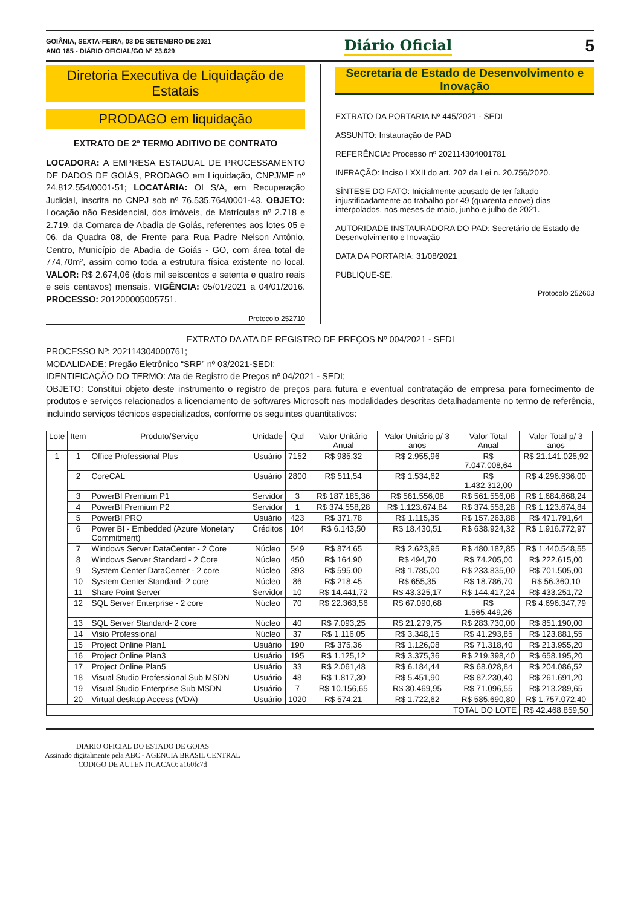GOIÂNIA, SEXTA-FEIRA, 03 DE SETEMBRO DE 2021
ANO 185 - DIÁRIO OFICIAL/GO N° 23.629
Diário Oficial
5
Diretoria Executiva de Liquidação de Estatais
PRODAGO em liquidação
EXTRATO DE 2º TERMO ADITIVO DE CONTRATO
LOCADORA: A EMPRESA ESTADUAL DE PROCESSAMENTO DE DADOS DE GOIÁS, PRODAGO em Liquidação, CNPJ/MF nº 24.812.554/0001-51; LOCATÁRIA: OI S/A, em Recuperação Judicial, inscrita no CNPJ sob nº 76.535.764/0001-43. OBJETO: Locação não Residencial, dos imóveis, de Matrículas nº 2.718 e 2.719, da Comarca de Abadia de Goiás, referentes aos lotes 05 e 06, da Quadra 08, de Frente para Rua Padre Nelson Antônio, Centro, Município de Abadia de Goiás - GO, com área total de 774,70m², assim como toda a estrutura física existente no local. VALOR: R$ 2.674,06 (dois mil seiscentos e setenta e quatro reais e seis centavos) mensais. VIGÊNCIA: 05/01/2021 a 04/01/2016. PROCESSO: 201200005005751.
Protocolo 252710
Secretaria de Estado de Desenvolvimento e Inovação
EXTRATO DA PORTARIA Nº 445/2021 - SEDI
ASSUNTO: Instauração de PAD
REFERÊNCIA: Processo nº 202114304001781
INFRAÇÃO: Inciso LXXII do art. 202 da Lei n. 20.756/2020.
SÍNTESE DO FATO: Inicialmente acusado de ter faltado injustificadamente ao trabalho por 49 (quarenta enove) dias interpolados, nos meses de maio, junho e julho de 2021.
AUTORIDADE INSTAURADORA DO PAD: Secretário de Estado de Desenvolvimento e Inovação
DATA DA PORTARIA: 31/08/2021
PUBLIQUE-SE.
Protocolo 252603
EXTRATO DA ATA DE REGISTRO DE PREÇOS Nº 004/2021 - SEDI
PROCESSO Nº: 202114304000761;
MODALIDADE: Pregão Eletrônico “SRP” nº 03/2021-SEDI;
IDENTIFICAÇÃO DO TERMO: Ata de Registro de Preços nº 04/2021 - SEDI;
OBJETO: Constitui objeto deste instrumento o registro de preços para futura e eventual contratação de empresa para fornecimento de produtos e serviços relacionados a licenciamento de softwares Microsoft nas modalidades descritas detalhadamente no termo de referência, incluindo serviços técnicos especializados, conforme os seguintes quantitativos:
| Lote | Item | Produto/Serviço | Unidade | Qtd | Valor Unitário Anual | Valor Unitário p/ 3 anos | Valor Total Anual | Valor Total p/ 3 anos |
| --- | --- | --- | --- | --- | --- | --- | --- | --- |
| 1 | 1 | Office Professional Plus | Usuário | 7152 | R$ 985,32 | R$ 2.955,96 | R$ 7.047.008,64 | R$ 21.141.025,92 |
| | 2 | CoreCAL | Usuário | 2800 | R$ 511,54 | R$ 1.534,62 | R$ 1.432.312,00 | R$ 4.296.936,00 |
| | 3 | PowerBI Premium P1 | Servidor | 3 | R$ 187.185,36 | R$ 561.556,08 | R$ 561.556,08 | R$ 1.684.668,24 |
| | 4 | PowerBI Premium P2 | Servidor | 1 | R$ 374.558,28 | R$ 1.123.674,84 | R$ 374.558,28 | R$ 1.123.674,84 |
| | 5 | PowerBI PRO | Usuário | 423 | R$ 371,78 | R$ 1.115,35 | R$ 157.263,88 | R$ 471.791,64 |
| | 6 | Power BI - Embedded (Azure Monetary Commitment) | Créditos | 104 | R$ 6.143,50 | R$ 18.430,51 | R$ 638.924,32 | R$ 1.916.772,97 |
| | 7 | Windows Server DataCenter - 2 Core | Núcleo | 549 | R$ 874,65 | R$ 2.623,95 | R$ 480.182,85 | R$ 1.440.548,55 |
| | 8 | Windows Server Standard - 2 Core | Núcleo | 450 | R$ 164,90 | R$ 494,70 | R$ 74.205,00 | R$ 222.615,00 |
| | 9 | System Center DataCenter - 2 core | Núcleo | 393 | R$ 595,00 | R$ 1.785,00 | R$ 233.835,00 | R$ 701.505,00 |
| | 10 | System Center Standard- 2 core | Núcleo | 86 | R$ 218,45 | R$ 655,35 | R$ 18.786,70 | R$ 56.360,10 |
| | 11 | Share Point Server | Servidor | 10 | R$ 14.441,72 | R$ 43.325,17 | R$ 144.417,24 | R$ 433.251,72 |
| | 12 | SQL Server Enterprise - 2 core | Núcleo | 70 | R$ 22.363,56 | R$ 67.090,68 | R$ 1.565.449,26 | R$ 4.696.347,79 |
| | 13 | SQL Server Standard- 2 core | Núcleo | 40 | R$ 7.093,25 | R$ 21.279,75 | R$ 283.730,00 | R$ 851.190,00 |
| | 14 | Visio Professional | Núcleo | 37 | R$ 1.116,05 | R$ 3.348,15 | R$ 41.293,85 | R$ 123.881,55 |
| | 15 | Project Online Plan1 | Usuário | 190 | R$ 375,36 | R$ 1.126,08 | R$ 71.318,40 | R$ 213.955,20 |
| | 16 | Project Online Plan3 | Usuário | 195 | R$ 1.125,12 | R$ 3.375,36 | R$ 219.398,40 | R$ 658.195,20 |
| | 17 | Project Online Plan5 | Usuário | 33 | R$ 2.061,48 | R$ 6.184,44 | R$ 68.028,84 | R$ 204.086,52 |
| | 18 | Visual Studio Professional Sub MSDN | Usuário | 48 | R$ 1.817,30 | R$ 5.451,90 | R$ 87.230,40 | R$ 261.691,20 |
| | 19 | Visual Studio Enterprise Sub MSDN | Usuário | 7 | R$ 10.156,65 | R$ 30.469,95 | R$ 71.096,55 | R$ 213.289,65 |
| | 20 | Virtual desktop Access (VDA) | Usuário | 1020 | R$ 574,21 | R$ 1.722,62 | R$ 585.690,80 | R$ 1.757.072,40 |
| TOTAL DO LOTE | | | | | | | | R$ 42.468.859,50 |
DIARIO OFICIAL DO ESTADO DE GOIAS
Assinado digitalmente pela ABC - AGENCIA BRASIL CENTRAL
CODIGO DE AUTENTICACAO: a160fc7d